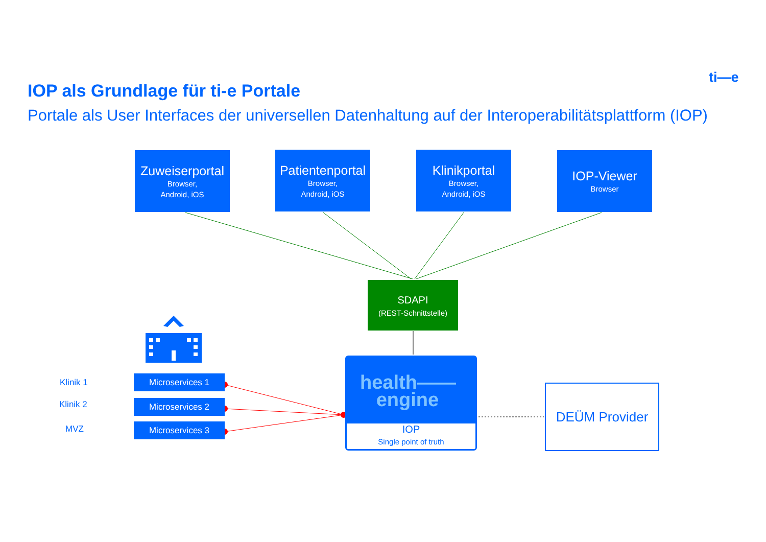ti—e
IOP als Grundlage für ti-e Portale
Portale als User Interfaces der universellen Datenhaltung auf der Interoperabilitätsplattform (IOP)
Zuweiserportal
Browser,
Android, iOS
Patientenportal
Browser,
Android, iOS
Klinikportal
Browser,
Android, iOS
IOP-Viewer
Browser
SDAPI
(REST-Schnittstelle)
Klinik 1
Klinik 2
MVZ
Microservices 1
Microservices 2
Microservices 3
health——
engine
IOP
Single point of truth
DEÜM Provider